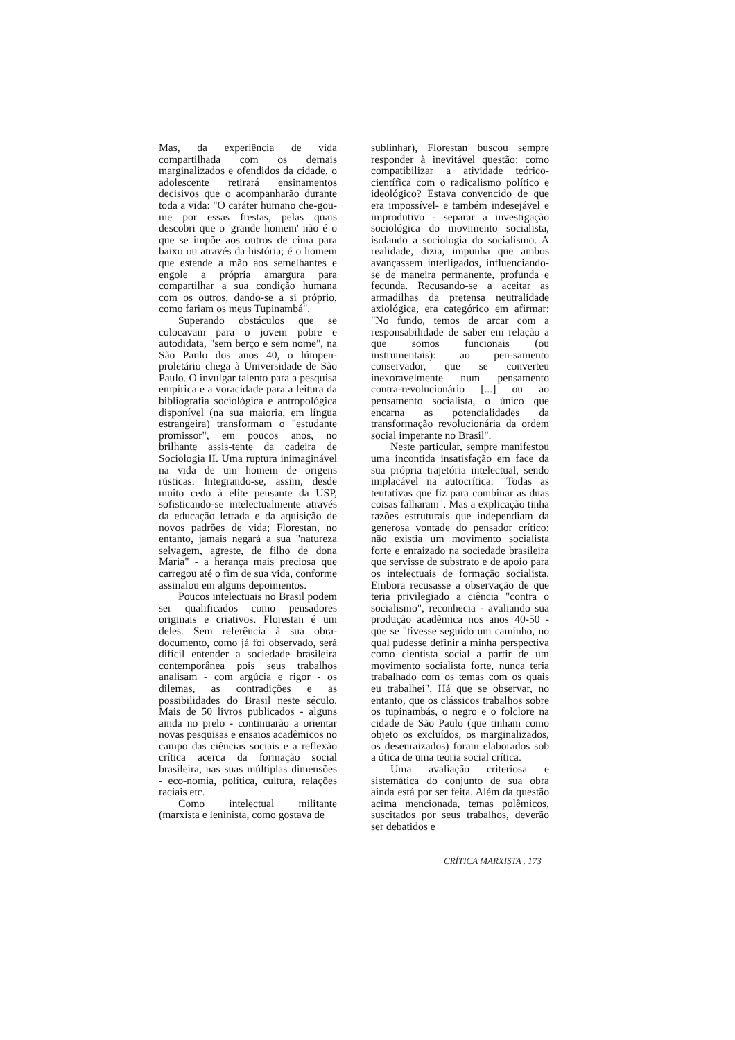Mas, da experiência de vida compartilhada com os demais marginalizados e ofendidos da cidade, o adolescente retirará ensinamentos decisivos que o acompanharão durante toda a vida: "O caráter humano che-gou-me por essas frestas, pelas quais descobri que o 'grande homem' não é o que se impõe aos outros de cima para baixo ou através da história; é o homem que estende a mão aos semelhantes e engole a própria amargura para compartilhar a sua condição humana com os outros, dando-se a si próprio, como fariam os meus Tupinambá".
Superando obstáculos que se colocavam para o jovem pobre e autodidata, "sem berço e sem nome", na São Paulo dos anos 40, o lúmpen-proletário chega à Universidade de São Paulo. O invulgar talento para a pesquisa empírica e a voracidade para a leitura da bibliografia sociológica e antropológica disponível (na sua maioria, em língua estrangeira) transformam o "estudante promissor", em poucos anos, no brilhante assis-tente da cadeira de Sociologia II. Uma ruptura inimaginável na vida de um homem de origens rústicas. Integrando-se, assim, desde muito cedo à elite pensante da USP, sofisticando-se intelectualmente através da educação letrada e da aquisição de novos padrões de vida; Florestan, no entanto, jamais negará a sua "natureza selvagem, agreste, de filho de dona Maria" - a herança mais preciosa que carregou até o fim de sua vida, conforme assinalou em alguns depoimentos.
Poucos intelectuais no Brasil podem ser qualificados como pensadores originais e criativos. Florestan é um deles. Sem referência à sua obra-documento, como já foi observado, será difícil entender a sociedade brasileira contemporânea pois seus trabalhos analisam - com argúcia e rigor - os dilemas, as contradições e as possibilidades do Brasil neste século. Mais de 50 livros publicados - alguns ainda no prelo - continuarão a orientar novas pesquisas e ensaios acadêmicos no campo das ciências sociais e a reflexão crítica acerca da formação social brasileira, nas suas múltiplas dimensões - eco-nomia, política, cultura, relações raciais etc.
Como intelectual militante (marxista e leninista, como gostava de
sublinhar), Florestan buscou sempre responder à inevitável questão: como compatibilizar a atividade teórico-científica com o radicalismo político e ideológico? Estava convencido de que era impossível- e também indesejável e improdutivo - separar a investigação sociológica do movimento socialista, isolando a sociologia do socialismo. A realidade, dizia, impunha que ambos avançassem interligados, influenciando-se de maneira permanente, profunda e fecunda. Recusando-se a aceitar as armadilhas da pretensa neutralidade axiológica, era categórico em afirmar: "No fundo, temos de arcar com a responsabilidade de saber em relação a que somos funcionais (ou instrumentais): ao pen-samento conservador, que se converteu inexoravelmente num pensamento contra-revolucionário [...] ou ao pensamento socialista, o único que encarna as potencialidades da transformação revolucionária da ordem social imperante no Brasil".
Neste particular, sempre manifestou uma incontida insatisfação em face da sua própria trajetória intelectual, sendo implacável na autocrítica: "Todas as tentativas que fiz para combinar as duas coisas falharam". Mas a explicação tinha razões estruturais que independiam da generosa vontade do pensador crítico: não existia um movimento socialista forte e enraizado na sociedade brasileira que servisse de substrato e de apoio para os intelectuais de formação socialista. Embora recusasse a observação de que teria privilegiado a ciência "contra o socialismo", reconhecia - avaliando sua produção acadêmica nos anos 40-50 - que se "tivesse seguido um caminho, no qual pudesse definir a minha perspectiva como cientista social a partir de um movimento socialista forte, nunca teria trabalhado com os temas com os quais eu trabalhei". Há que se observar, no entanto, que os clássicos trabalhos sobre os tupinambás, o negro e o folclore na cidade de São Paulo (que tinham como objeto os excluídos, os marginalizados, os desenraizados) foram elaborados sob a ótica de uma teoria social crítica.
Uma avaliação criteriosa e sistemática do conjunto de sua obra ainda está por ser feita. Além da questão acima mencionada, temas polêmicos, suscitados por seus trabalhos, deverão ser debatidos e
CRÍTICA MARXISTA . 173